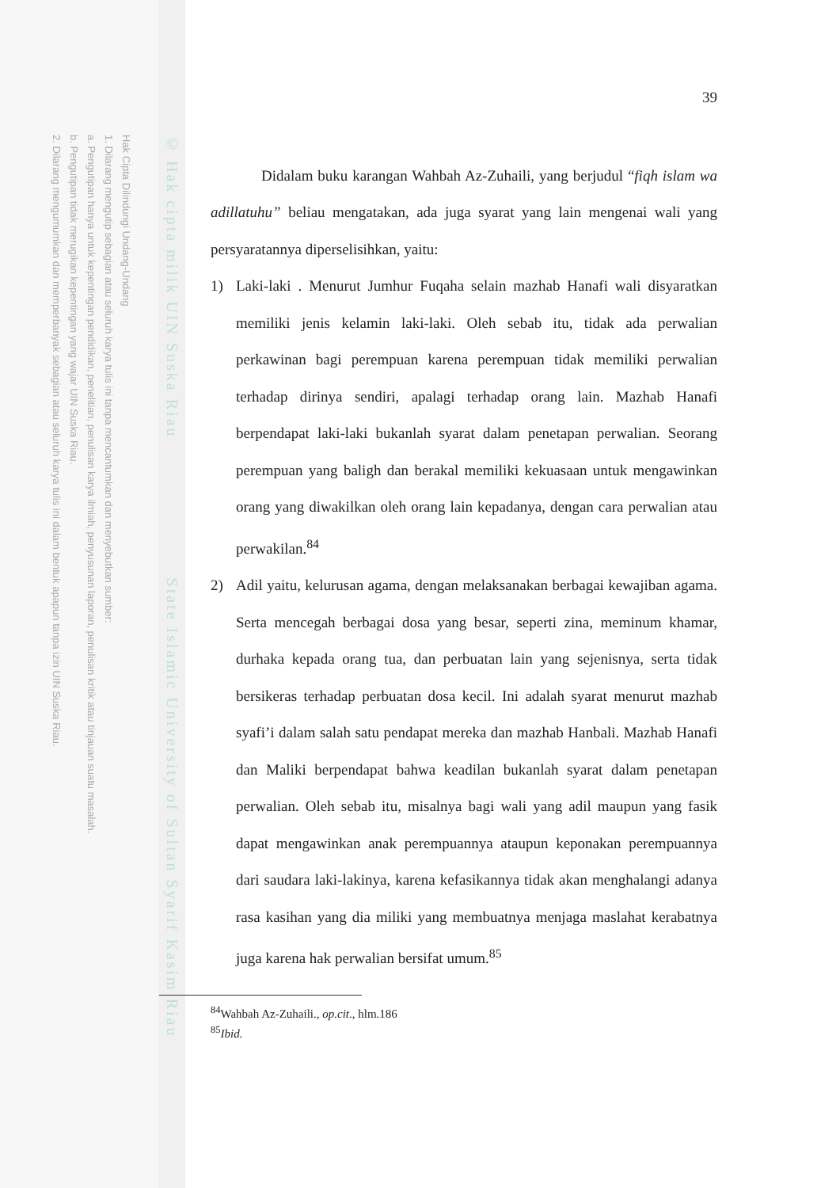Hak Cipta Dilindungi Undang-Undang
1. Dilarang mengutip sebagian atau seluruh karya tulis ini tanpa mencantumkan dan menyebutkan sumber:
a. Pengutipan hanya untuk kepentingan pendidikan, penelitian, penulisan karya ilmiah, penyusunan laporan, penulisan kritik atau tinjauan suatu masalah.
b. Pengutipan tidak merugikan kepentingan yang wajar UIN Suska Riau.
2. Dilarang mengumumkan dan memperbanyak sebagian atau seluruh karya tulis ini dalam bentuk apapun tanpa izin UIN Suska Riau.
© Hak cipta milik UIN Suska Riau State Islamic University of Sultan Syarif Kasim Riau
39
Didalam buku karangan Wahbah Az-Zuhaili, yang berjudul “fiqh islam wa adillatuhu” beliau mengatakan, ada juga syarat yang lain mengenai wali yang persyaratannya diperselisihkan, yaitu:
1) Laki-laki . Menurut Jumhur Fuqaha selain mazhab Hanafi wali disyaratkan memiliki jenis kelamin laki-laki. Oleh sebab itu, tidak ada perwalian perkawinan bagi perempuan karena perempuan tidak memiliki perwalian terhadap dirinya sendiri, apalagi terhadap orang lain. Mazhab Hanafi berpendapat laki-laki bukanlah syarat dalam penetapan perwalian. Seorang perempuan yang baligh dan berakal memiliki kekuasaan untuk mengawinkan orang yang diwakilkan oleh orang lain kepadanya, dengan cara perwalian atau perwakilan.<sup>84</sup>
2) Adil yaitu, kelurusan agama, dengan melaksanakan berbagai kewajiban agama. Serta mencegah berbagai dosa yang besar, seperti zina, meminum khamar, durhaka kepada orang tua, dan perbuatan lain yang sejenisnya, serta tidak bersikeras terhadap perbuatan dosa kecil. Ini adalah syarat menurut mazhab syafi’i dalam salah satu pendapat mereka dan mazhab Hanbali. Mazhab Hanafi dan Maliki berpendapat bahwa keadilan bukanlah syarat dalam penetapan perwalian. Oleh sebab itu, misalnya bagi wali yang adil maupun yang fasik dapat mengawinkan anak perempuannya ataupun keponakan perempuannya dari saudara laki-lakinya, karena kefasikannya tidak akan menghalangi adanya rasa kasihan yang dia miliki yang membuatnya menjaga maslahat kerabatnya juga karena hak perwalian bersifat umum.<sup>85</sup>
<sup>84</sup> Wahbah Az-Zuhaili., op.cit., hlm.186
<sup>85</sup> Ibid.